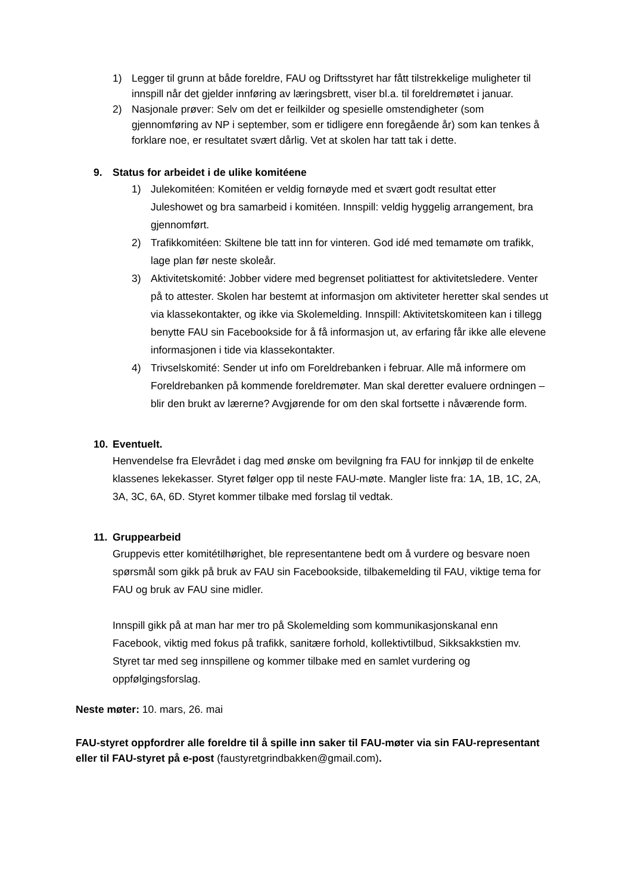1) Legger til grunn at både foreldre, FAU og Driftsstyret har fått tilstrekkelige muligheter til innspill når det gjelder innføring av læringsbrett, viser bl.a. til foreldremøtet i januar.
2) Nasjonale prøver: Selv om det er feilkilder og spesielle omstendigheter (som gjennomføring av NP i september, som er tidligere enn foregående år) som kan tenkes å forklare noe, er resultatet svært dårlig. Vet at skolen har tatt tak i dette.
9. Status for arbeidet i de ulike komitéene
1) Julekomitéen: Komitéen er veldig fornøyde med et svært godt resultat etter Juleshowet og bra samarbeid i komitéen. Innspill: veldig hyggelig arrangement, bra gjennomført.
2) Trafikkomitéen: Skiltene ble tatt inn for vinteren. God idé med temamøte om trafikk, lage plan før neste skoleår.
3) Aktivitetskomité: Jobber videre med begrenset politiattest for aktivitetsledere. Venter på to attester. Skolen har bestemt at informasjon om aktiviteter heretter skal sendes ut via klassekontakter, og ikke via Skolemelding. Innspill: Aktivitetskomiteen kan i tillegg benytte FAU sin Facebookside for å få informasjon ut, av erfaring får ikke alle elevene informasjonen i tide via klassekontakter.
4) Trivselskomité: Sender ut info om Foreldrebanken i februar. Alle må informere om Foreldrebanken på kommende foreldremøter. Man skal deretter evaluere ordningen – blir den brukt av lærerne? Avgjørende for om den skal fortsette i nåværende form.
10. Eventuelt.
Henvendelse fra Elevrådet i dag med ønske om bevilgning fra FAU for innkjøp til de enkelte klassenes lekekasser. Styret følger opp til neste FAU-møte. Mangler liste fra: 1A, 1B, 1C, 2A, 3A, 3C, 6A, 6D. Styret kommer tilbake med forslag til vedtak.
11. Gruppearbeid
Gruppevis etter komitétilhørighet, ble representantene bedt om å vurdere og besvare noen spørsmål som gikk på bruk av FAU sin Facebookside, tilbakemelding til FAU, viktige tema for FAU og bruk av FAU sine midler.
Innspill gikk på at man har mer tro på Skolemelding som kommunikasjonskanal enn Facebook, viktig med fokus på trafikk, sanitære forhold, kollektivtilbud, Sikksakkstien mv. Styret tar med seg innspillene og kommer tilbake med en samlet vurdering og oppfølgingsforslag.
Neste møter: 10. mars, 26. mai
FAU-styret oppfordrer alle foreldre til å spille inn saker til FAU-møter via sin FAU-representant eller til FAU-styret på e-post (faustyretgrindbakken@gmail.com).